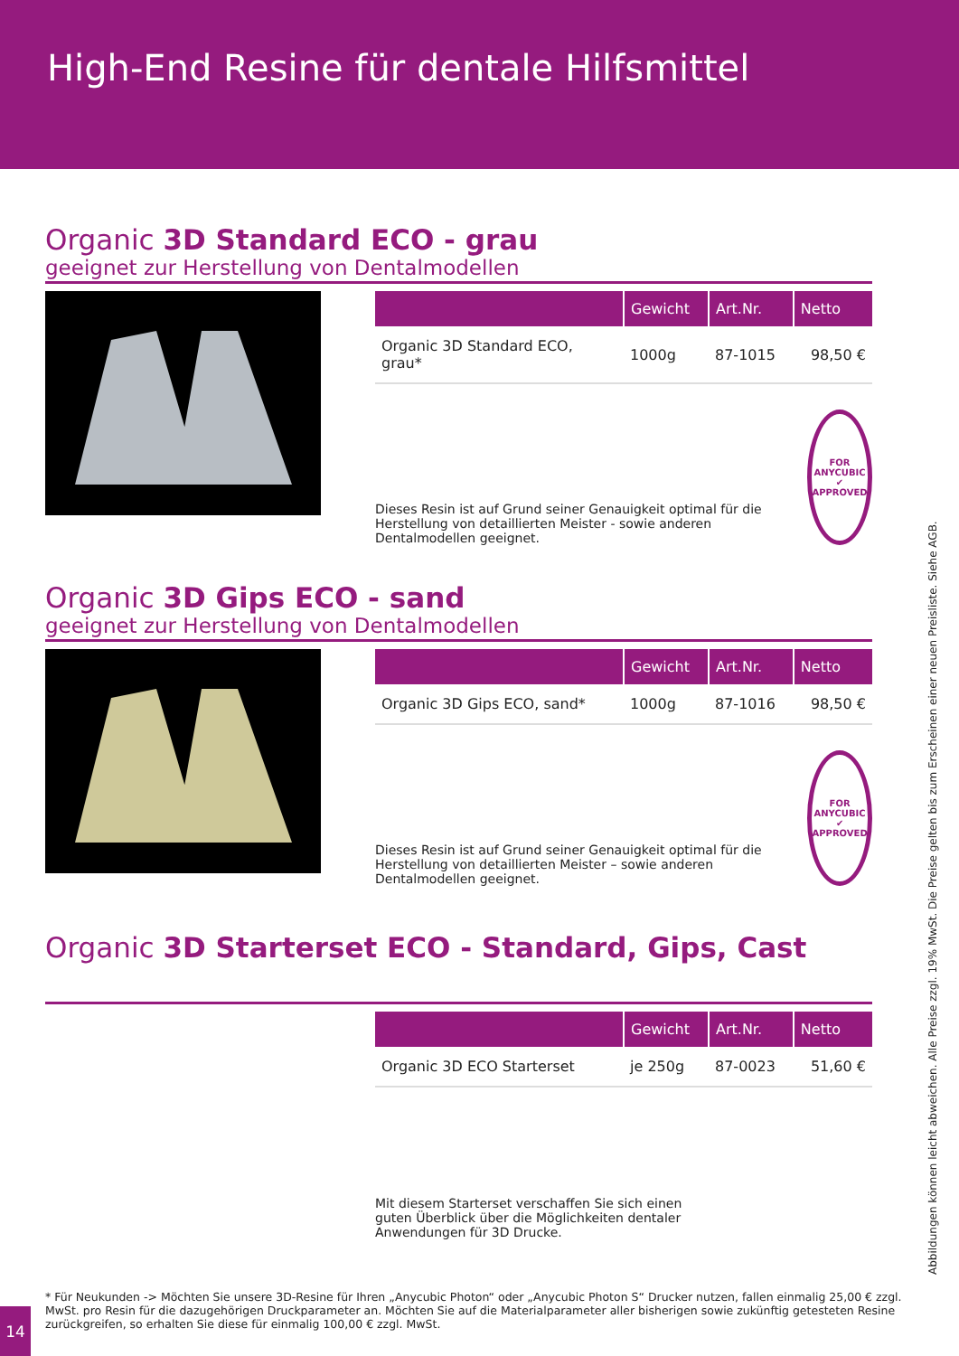High-End Resine für dentale Hilfsmittel
Organic 3D Standard ECO - grau
geeignet zur Herstellung von Dentalmodellen
| | Gewicht | Art.Nr. | Netto |
| --- | --- | --- | --- |
| Organic 3D Standard ECO, grau* | 1000g | 87-1015 | 98,50 € |
Dieses Resin ist auf Grund seiner Genauigkeit optimal für die Herstellung von detaillierten Meister - sowie anderen Dentalmodellen geeignet.
FOR ANYCUBIC
✔
APPROVED
Organic 3D Gips ECO - sand
geeignet zur Herstellung von Dentalmodellen
| | Gewicht | Art.Nr. | Netto |
| --- | --- | --- | --- |
| Organic 3D Gips ECO, sand* | 1000g | 87-1016 | 98,50 € |
Dieses Resin ist auf Grund seiner Genauigkeit optimal für die Herstellung von detaillierten Meister – sowie anderen Dentalmodellen geeignet.
FOR ANYCUBIC
✔
APPROVED
Organic 3D Starterset ECO - Standard, Gips, Cast
| | Gewicht | Art.Nr. | Netto |
| --- | --- | --- | --- |
| Organic 3D ECO Starterset | je 250g | 87-0023 | 51,60 € |
Mit diesem Starterset verschaffen Sie sich einen guten Überblick über die Möglichkeiten dentaler Anwendungen für 3D Drucke.
Abbildungen können leicht abweichen. Alle Preise zzgl. 19% MwSt. Die Preise gelten bis zum Erscheinen einer neuen Preisliste. Siehe AGB.
* Für Neukunden -> Möchten Sie unsere 3D-Resine für Ihren „Anycubic Photon“ oder „Anycubic Photon S“ Drucker nutzen, fallen einmalig 25,00 € zzgl. MwSt. pro Resin für die dazugehörigen Druckparameter an. Möchten Sie auf die Materialparameter aller bisherigen sowie zukünftig getesteten Resine zurückgreifen, so erhalten Sie diese für einmalig 100,00 € zzgl. MwSt.
14